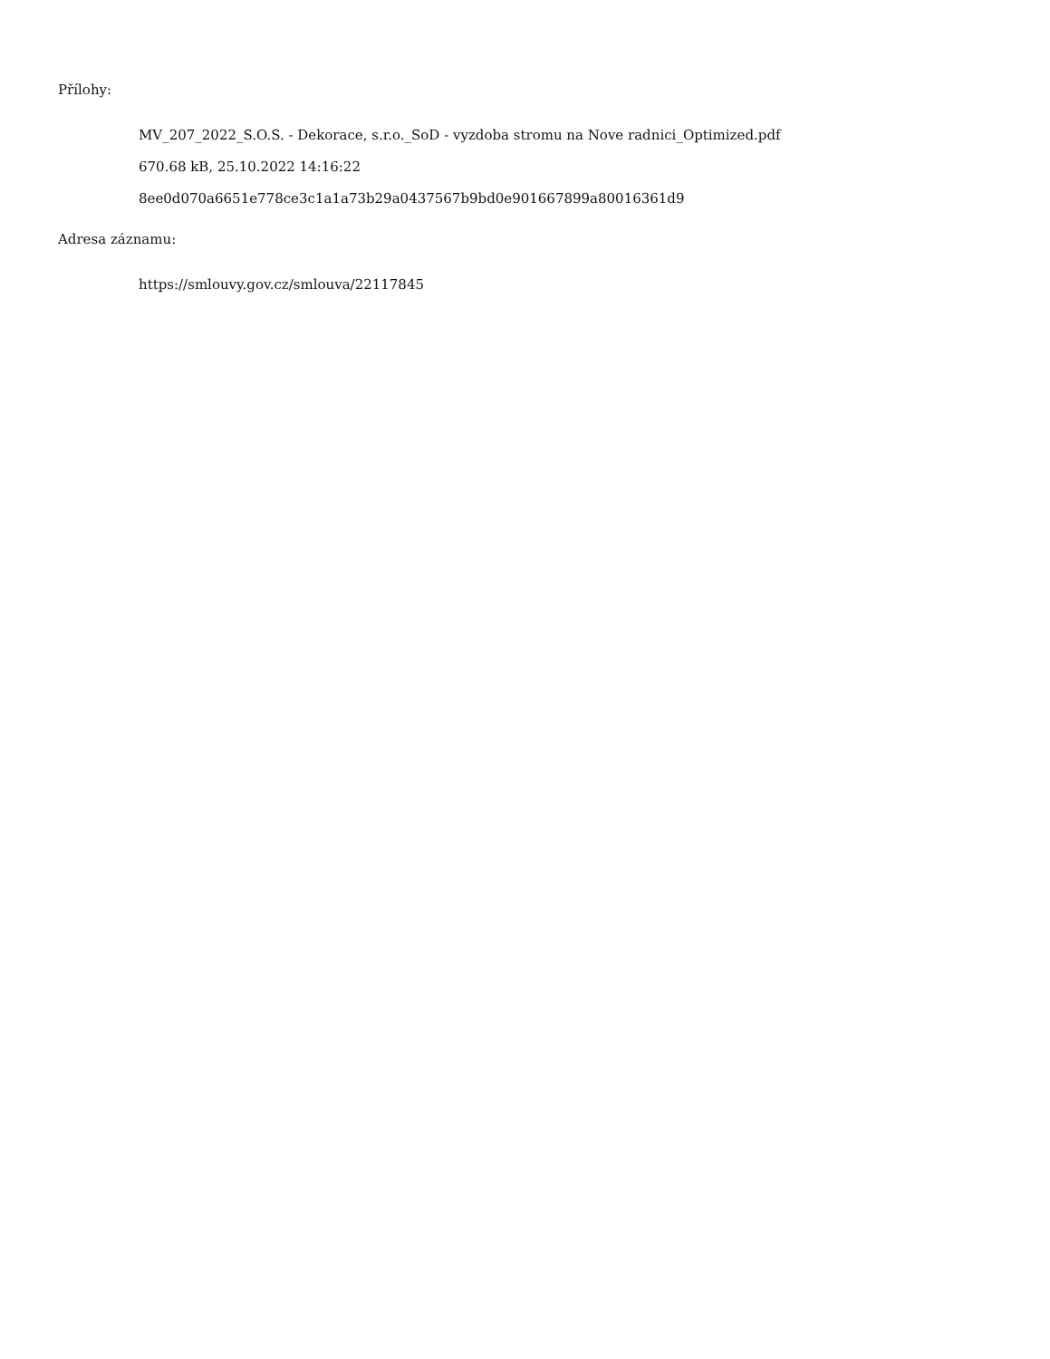Přílohy:
MV_207_2022_S.O.S. - Dekorace, s.r.o._SoD - vyzdoba stromu na Nove radnici_Optimized.pdf
670.68 kB, 25.10.2022 14:16:22
8ee0d070a6651e778ce3c1a1a73b29a0437567b9bd0e901667899a80016361d9
Adresa záznamu:
https://smlouvy.gov.cz/smlouva/22117845